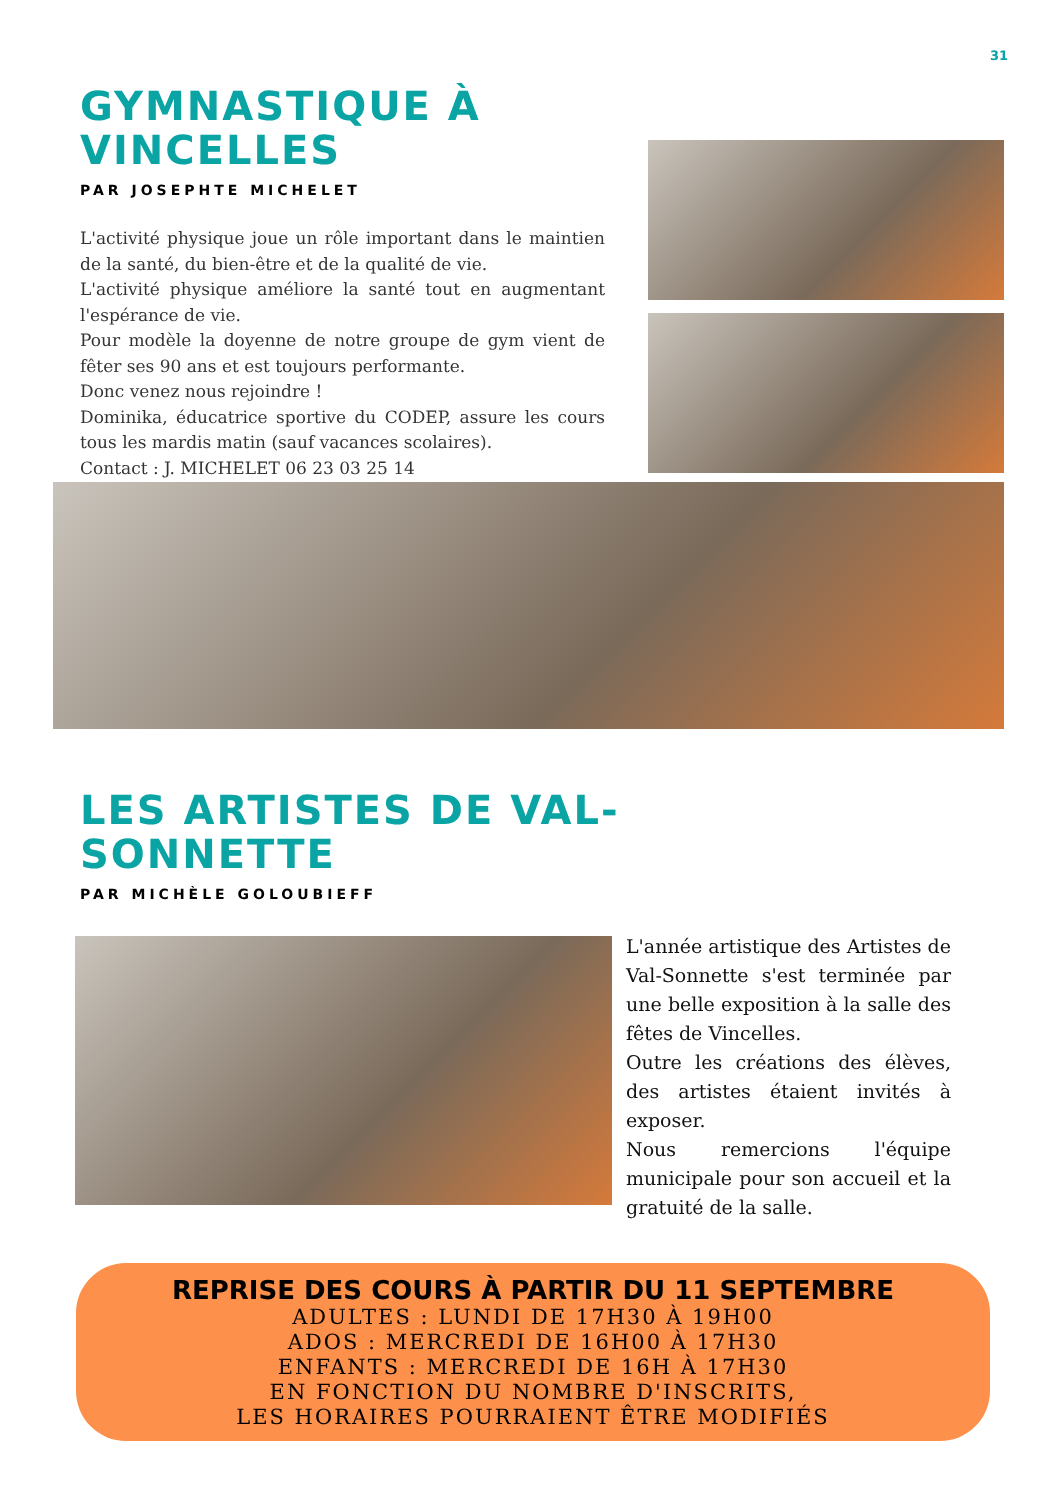31
GYMNASTIQUE À VINCELLES
PAR JOSEPHTE MICHELET
L'activité physique joue un rôle important dans le maintien de la santé, du bien-être et de la qualité de vie.
L'activité physique améliore la santé tout en augmentant l'espérance de vie.
Pour modèle la doyenne de notre groupe de gym vient de fêter ses 90 ans et est toujours performante.
Donc venez nous rejoindre !
Dominika, éducatrice sportive du CODEP, assure les cours tous les mardis matin (sauf vacances scolaires).
Contact : J. MICHELET 06 23 03 25 14
LES ARTISTES DE VAL-SONNETTE
PAR MICHÈLE GOLOUBIEFF
L'année artistique des Artistes de Val-Sonnette s'est terminée par une belle exposition à la salle des fêtes de Vincelles.
Outre les créations des élèves, des artistes étaient invités à exposer.
Nous remercions l'équipe municipale pour son accueil et la gratuité de la salle.
REPRISE DES COURS À PARTIR DU 11 SEPTEMBRE
ADULTES : LUNDI DE 17H30 À 19H00
ADOS : MERCREDI DE 16H00 À 17H30
ENFANTS : MERCREDI DE 16H À 17H30
EN FONCTION DU NOMBRE D'INSCRITS,
LES HORAIRES POURRAIENT ÊTRE MODIFIÉS